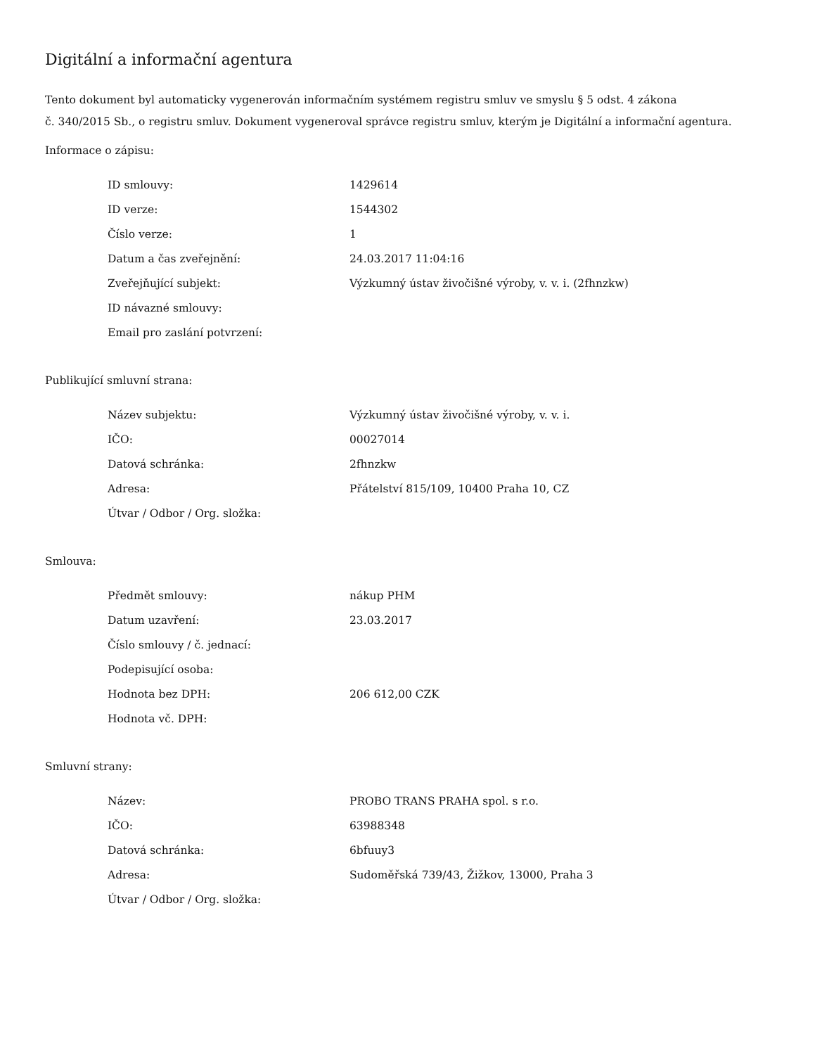Digitální a informační agentura
Tento dokument byl automaticky vygenerován informačním systémem registru smluv ve smyslu § 5 odst. 4 zákona
č. 340/2015 Sb., o registru smluv. Dokument vygeneroval správce registru smluv, kterým je Digitální a informační agentura.
Informace o zápisu:
| ID smlouvy: | 1429614 |
| ID verze: | 1544302 |
| Číslo verze: | 1 |
| Datum a čas zveřejnění: | 24.03.2017 11:04:16 |
| Zveřejňující subjekt: | Výzkumný ústav živočišné výroby, v. v. i. (2fhnzkw) |
| ID návazné smlouvy: | |
| Email pro zaslání potvrzení: | |
Publikující smluvní strana:
| Název subjektu: | Výzkumný ústav živočišné výroby, v. v. i. |
| IČO: | 00027014 |
| Datová schránka: | 2fhnzkw |
| Adresa: | Přátelství 815/109, 10400 Praha 10, CZ |
| Útvar / Odbor / Org. složka: | |
Smlouva:
| Předmět smlouvy: | nákup PHM |
| Datum uzavření: | 23.03.2017 |
| Číslo smlouvy / č. jednací: | |
| Podepisující osoba: | |
| Hodnota bez DPH: | 206 612,00 CZK |
| Hodnota vč. DPH: | |
Smluvní strany:
| Název: | PROBO TRANS PRAHA spol. s r.o. |
| IČO: | 63988348 |
| Datová schránka: | 6bfuuy3 |
| Adresa: | Sudoměřská 739/43, Žižkov, 13000, Praha 3 |
| Útvar / Odbor / Org. složka: | |